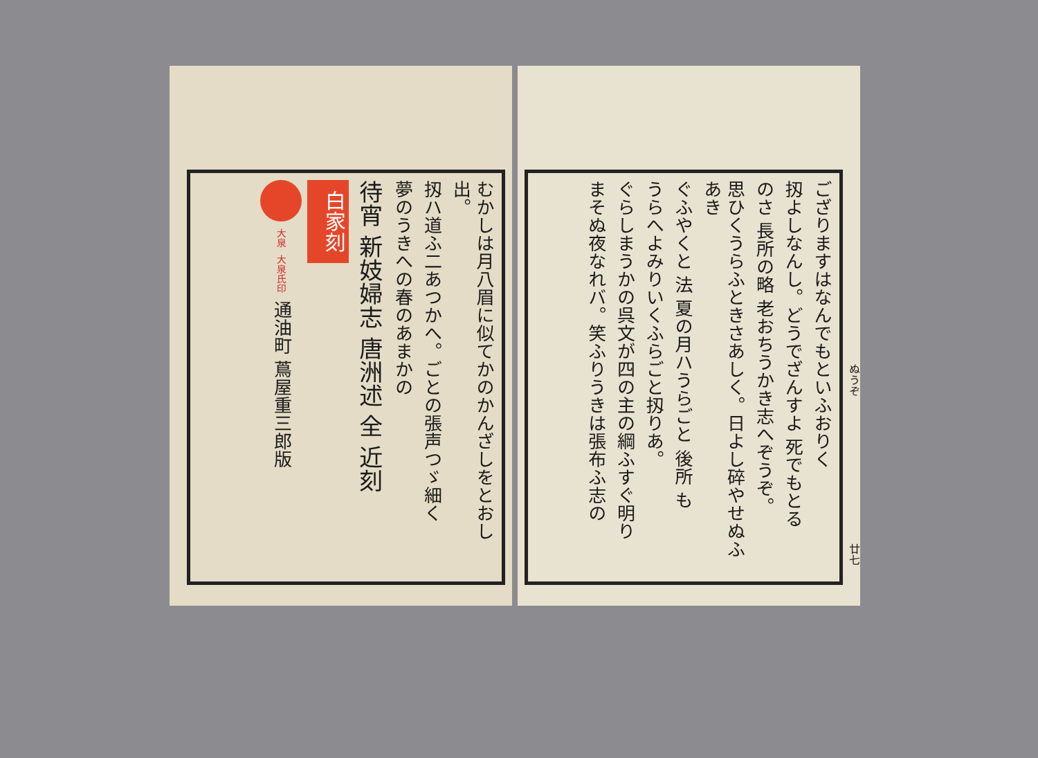むかしは月八眉に似てかのかんざしをとおし出。
扨ハ道ふ二あつかへ。ごとの張声つゞ細く
夢のうきへの春のあまかの
待宵 新妓婦志 唐洲述 全 近刻
白家刻
大泉
大泉氏印
通油町 蔦屋重三郎版
ござりますはなんでもといふおりく
扨よしなんし。どうでざんすよ 死でもとる
のさ 長所の略 老おちうかき志へぞうぞ。
思ひくうらふときさあしく。日よし碎やせぬふあき
ぐふやくと 法 夏の月ハうらごと 後所 も
うらへよみりいくふらごと扨りあ。
ぐらしまうかの呉文が四の主の綱ふすぐ明り
まそぬ夜なれバ。笑ふりうきは張布ふ志の
ぬうぞ
廿七